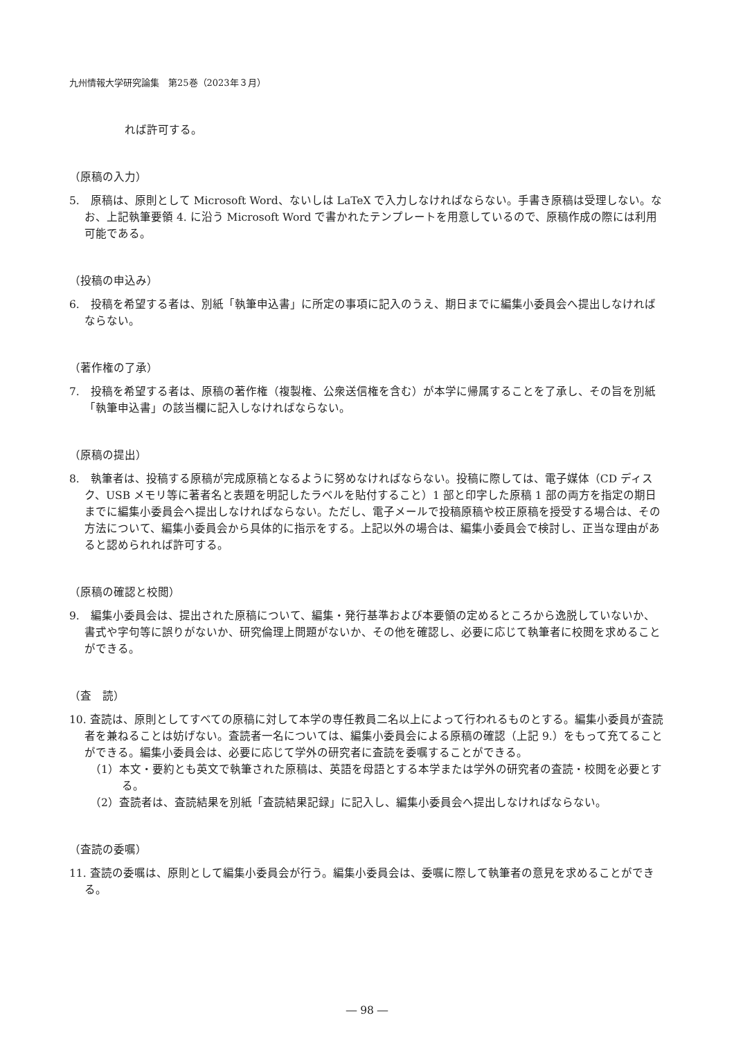九州情報大学研究論集　第25巻（2023年３月）
れば許可する。
（原稿の入力）
5.　原稿は、原則として Microsoft Word、ないしは LaTeX で入力しなければならない。手書き原稿は受理しない。なお、上記執筆要領 4. に沿う Microsoft Word で書かれたテンプレートを用意しているので、原稿作成の際には利用可能である。
（投稿の申込み）
6.　投稿を希望する者は、別紙「執筆申込書」に所定の事項に記入のうえ、期日までに編集小委員会へ提出しなければならない。
（著作権の了承）
7.　投稿を希望する者は、原稿の著作権（複製権、公衆送信権を含む）が本学に帰属することを了承し、その旨を別紙「執筆申込書」の該当欄に記入しなければならない。
（原稿の提出）
8.　執筆者は、投稿する原稿が完成原稿となるように努めなければならない。投稿に際しては、電子媒体（CD ディスク、USB メモリ等に著者名と表題を明記したラベルを貼付すること）1 部と印字した原稿 1 部の両方を指定の期日までに編集小委員会へ提出しなければならない。ただし、電子メールで投稿原稿や校正原稿を授受する場合は、その方法について、編集小委員会から具体的に指示をする。上記以外の場合は、編集小委員会で検討し、正当な理由があると認められれば許可する。
（原稿の確認と校閲）
9.　編集小委員会は、提出された原稿について、編集・発行基準および本要領の定めるところから逸脱していないか、書式や字句等に誤りがないか、研究倫理上問題がないか、その他を確認し、必要に応じて執筆者に校閲を求めることができる。
（査　読）
10. 査読は、原則としてすべての原稿に対して本学の専任教員二名以上によって行われるものとする。編集小委員が査読者を兼ねることは妨げない。査読者一名については、編集小委員会による原稿の確認（上記 9.）をもって充てることができる。編集小委員会は、必要に応じて学外の研究者に査読を委嘱することができる。
（1）本文・要約とも英文で執筆された原稿は、英語を母語とする本学または学外の研究者の査読・校閲を必要とする。
（2）査読者は、査読結果を別紙「査読結果記録」に記入し、編集小委員会へ提出しなければならない。
（査読の委嘱）
11. 査読の委嘱は、原則として編集小委員会が行う。編集小委員会は、委嘱に際して執筆者の意見を求めることができる。
― 98 ―